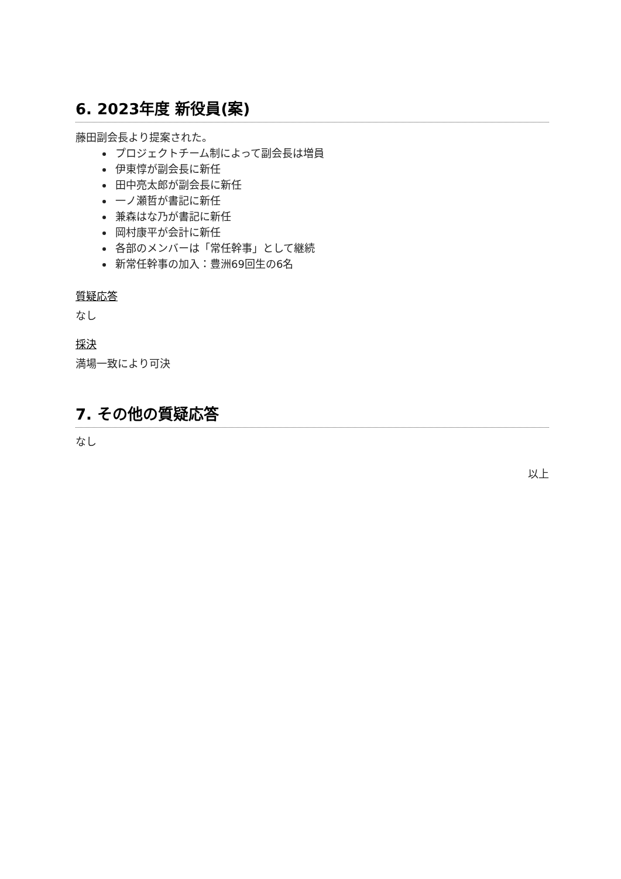6. 2023年度 新役員(案)
藤田副会長より提案された。
プロジェクトチーム制によって副会長は増員
伊東惇が副会長に新任
田中亮太郎が副会長に新任
一ノ瀬哲が書記に新任
兼森はな乃が書記に新任
岡村康平が会計に新任
各部のメンバーは「常任幹事」として継続
新常任幹事の加入：豊洲69回生の6名
質疑応答
なし
採決
満場一致により可決
7. その他の質疑応答
なし
以上